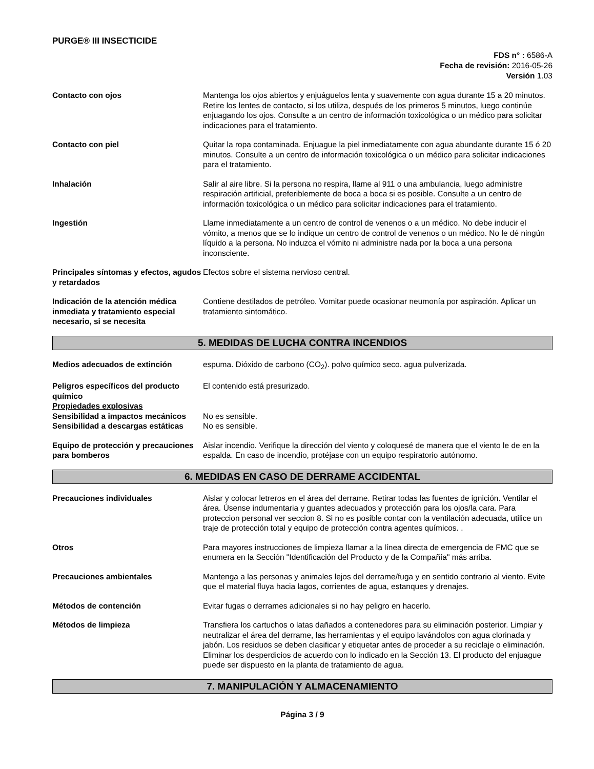PURGE® III INSECTICIDE
FDS n° : 6586-A
Fecha de revisión: 2016-05-26
Versión 1.03
Contacto con ojos Mantenga los ojos abiertos y enjuáguelos lenta y suavemente con agua durante 15 a 20 minutos. Retire los lentes de contacto, si los utiliza, después de los primeros 5 minutos, luego continúe enjuagando los ojos. Consulte a un centro de información toxicológica o un médico para solicitar indicaciones para el tratamiento.
Contacto con piel Quitar la ropa contaminada. Enjuague la piel inmediatamente con agua abundante durante 15 ó 20 minutos. Consulte a un centro de información toxicológica o un médico para solicitar indicaciones para el tratamiento.
Inhalación Salir al aire libre. Si la persona no respira, llame al 911 o una ambulancia, luego administre respiración artificial, preferiblemente de boca a boca si es posible. Consulte a un centro de información toxicológica o un médico para solicitar indicaciones para el tratamiento.
Ingestión Llame inmediatamente a un centro de control de venenos o a un médico. No debe inducir el vómito, a menos que se lo indique un centro de control de venenos o un médico. No le dé ningún líquido a la persona. No induzca el vómito ni administre nada por la boca a una persona inconsciente.
Principales síntomas y efectos, agudos y retardados
Efectos sobre el sistema nervioso central.
Indicación de la atención médica inmediata y tratamiento especial necesario, si se necesita
Contiene destilados de petróleo. Vomitar puede ocasionar neumonía por aspiración. Aplicar un tratamiento sintomático.
5. MEDIDAS DE LUCHA CONTRA INCENDIOS
Medios adecuados de extinción espuma. Dióxido de carbono (CO<sub>2</sub>). polvo químico seco. agua pulverizada.
Peligros específicos del producto químico
El contenido está presurizado.
Propiedades explosivas
Sensibilidad a impactos mecánicos
No es sensible.
Sensibilidad a descargas estáticas
No es sensible.
Equipo de protección y precauciones para bomberos
Aislar incendio. Verifique la dirección del viento y coloquesé de manera que el viento le de en la espalda. En caso de incendio, protéjase con un equipo respiratorio autónomo.
6. MEDIDAS EN CASO DE DERRAME ACCIDENTAL
Precauciones individuales Aislar y colocar letreros en el área del derrame. Retirar todas las fuentes de ignición. Ventilar el área. Úsense indumentaria y guantes adecuados y protección para los ojos/la cara. Para proteccion personal ver seccion 8. Si no es posible contar con la ventilación adecuada, utilice un traje de protección total y equipo de protección contra agentes químicos. .
Otros Para mayores instrucciones de limpieza llamar a la línea directa de emergencia de FMC que se enumera en la Sección "Identificación del Producto y de la Compañía" más arriba.
Precauciones ambientales Mantenga a las personas y animales lejos del derrame/fuga y en sentido contrario al viento. Evite que el material fluya hacia lagos, corrientes de agua, estanques y drenajes.
Métodos de contención Evitar fugas o derrames adicionales si no hay peligro en hacerlo.
Métodos de limpieza Transfiera los cartuchos o latas dañados a contenedores para su eliminación posterior. Limpiar y neutralizar el área del derrame, las herramientas y el equipo lavándolos con agua clorinada y jabón. Los residuos se deben clasificar y etiquetar antes de proceder a su reciclaje o eliminación. Eliminar los desperdicios de acuerdo con lo indicado en la Sección 13. El producto del enjuague puede ser dispuesto en la planta de tratamiento de agua.
7. MANIPULACIÓN Y ALMACENAMIENTO
Página 3 / 9